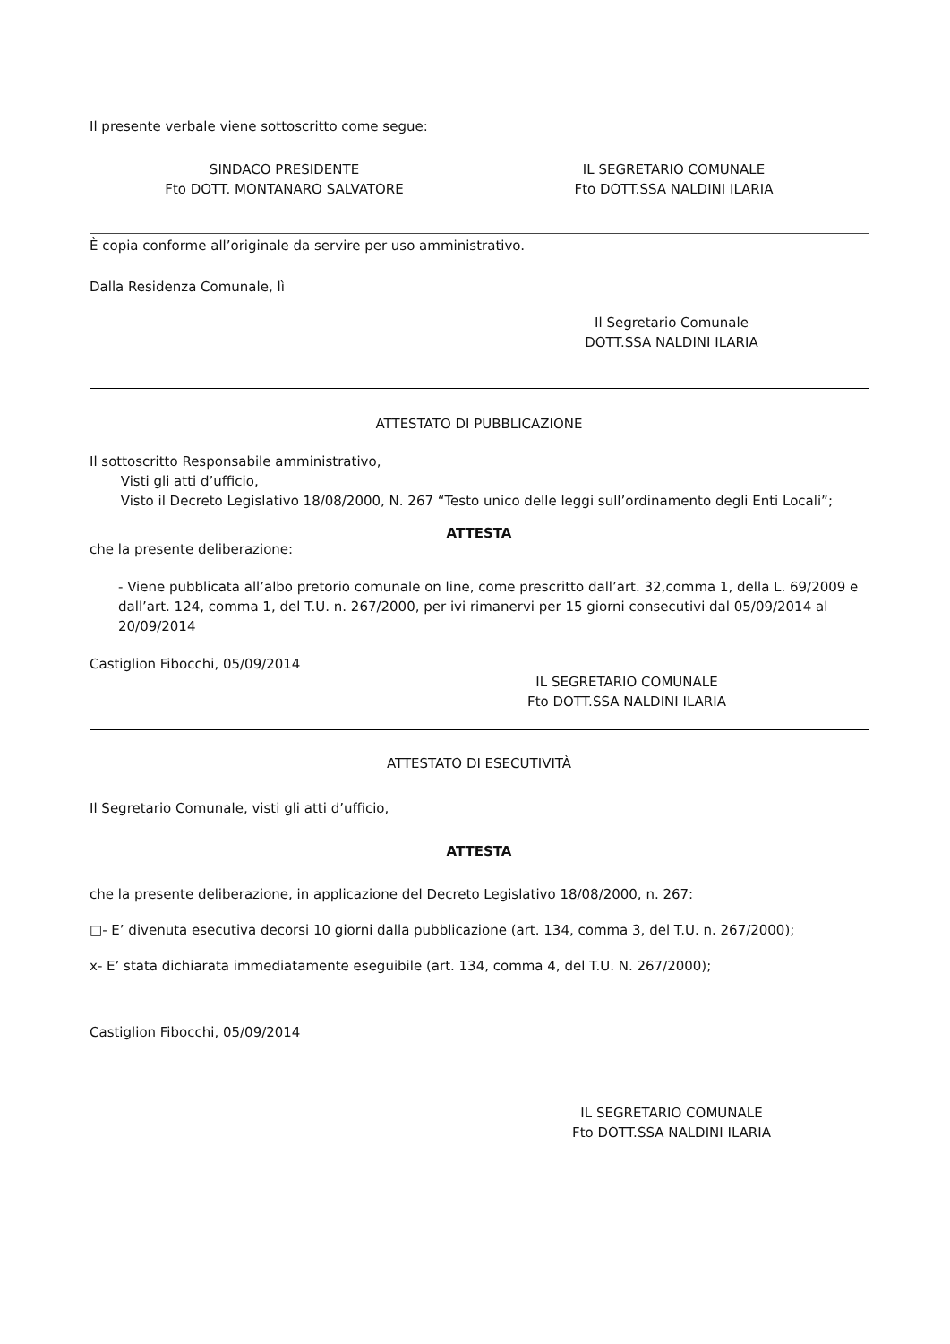Il presente verbale viene sottoscritto come segue:
SINDACO PRESIDENTE
Fto DOTT. MONTANARO SALVATORE
IL SEGRETARIO COMUNALE
Fto DOTT.SSA NALDINI ILARIA
È copia conforme all’originale da servire per uso amministrativo.
Dalla Residenza Comunale, lì
Il Segretario Comunale
DOTT.SSA NALDINI ILARIA
ATTESTATO DI PUBBLICAZIONE
Il sottoscritto Responsabile amministrativo,
   Visti gli atti d’ufficio,
   Visto il Decreto Legislativo 18/08/2000, N. 267 “Testo unico delle leggi sull’ordinamento degli Enti Locali”;
ATTESTA
che la presente deliberazione:
- Viene pubblicata all’albo pretorio comunale on line, come prescritto dall’art. 32,comma 1, della L. 69/2009 e dall’art. 124, comma 1, del T.U. n. 267/2000, per ivi rimanervi per 15 giorni consecutivi dal 05/09/2014 al 20/09/2014
Castiglion Fibocchi, 05/09/2014
IL SEGRETARIO COMUNALE
Fto DOTT.SSA NALDINI ILARIA
ATTESTATO DI ESECUTIVITÀ
Il Segretario Comunale, visti gli atti d’ufficio,
ATTESTA
che la presente deliberazione, in applicazione del Decreto Legislativo 18/08/2000, n. 267:
□- E’ divenuta esecutiva decorsi 10 giorni dalla pubblicazione (art. 134, comma 3, del T.U. n. 267/2000);
x- E’ stata dichiarata immediatamente eseguibile (art. 134, comma 4, del T.U. N. 267/2000);
Castiglion Fibocchi, 05/09/2014
IL SEGRETARIO COMUNALE
Fto DOTT.SSA NALDINI ILARIA